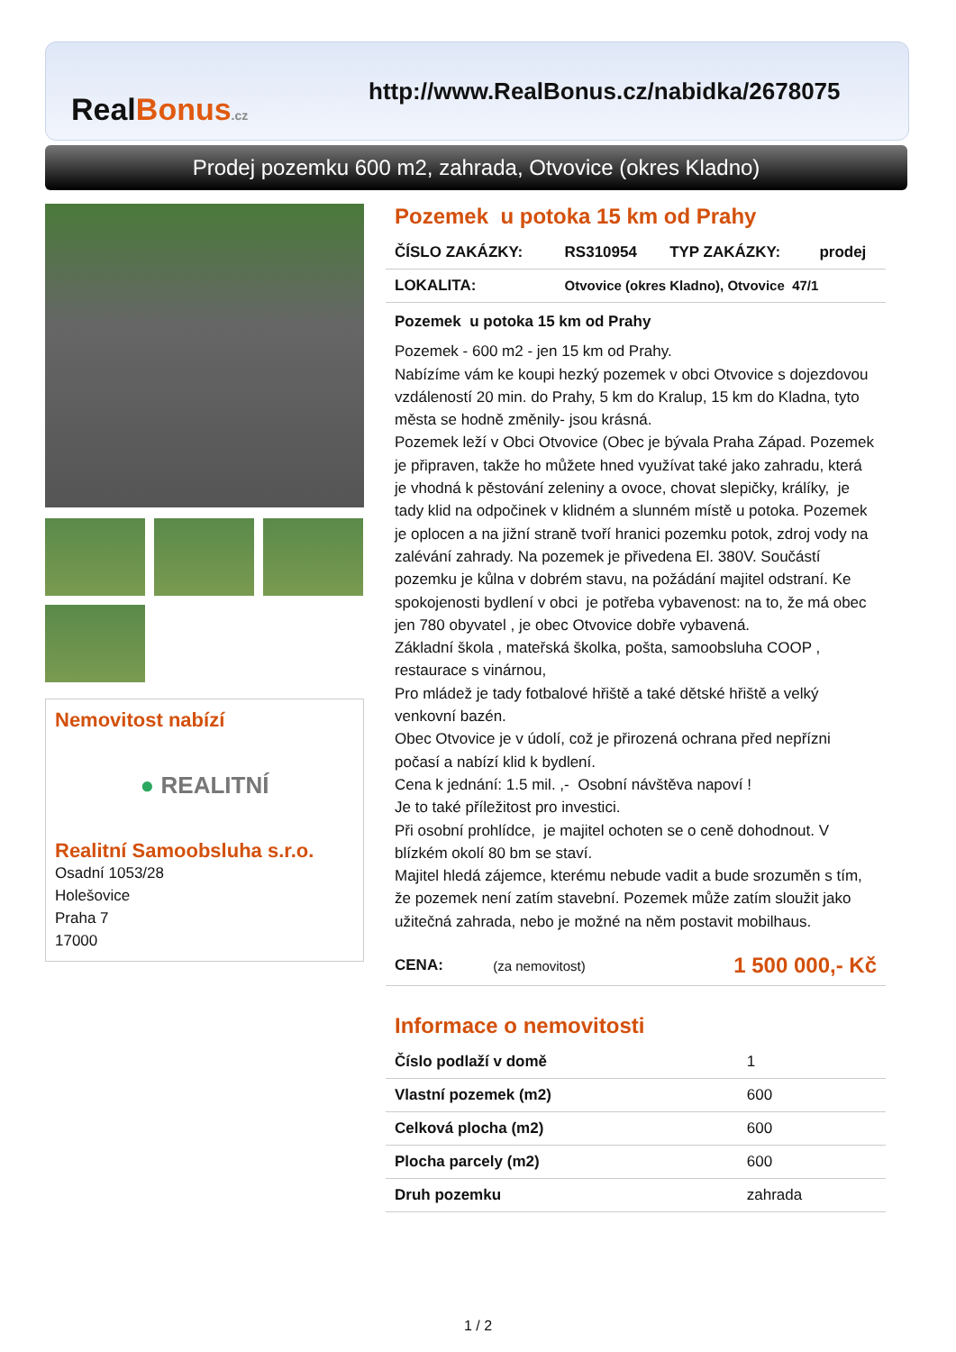RealBonus.cz
http://www.RealBonus.cz/nabidka/2678075
Prodej pozemku 600 m2, zahrada, Otvovice (okres Kladno)
Nemovitost nabízí
● REALITNÍ
Realitní Samoobsluha s.r.o.
Osadní 1053/28
Holešovice
Praha 7
17000
Pozemek u potoka 15 km od Prahy
| ČÍSLO ZAKÁZKY: | RS310954 | TYP ZAKÁZKY: | prodej |
| LOKALITA: | Otvovice (okres Kladno), Otvovice 47/1 | | |
Pozemek u potoka 15 km od Prahy
Pozemek - 600 m2 - jen 15 km od Prahy.
Nabízíme vám ke koupi hezký pozemek v obci Otvovice s dojezdovou vzdáleností 20 min. do Prahy, 5 km do Kralup, 15 km do Kladna, tyto města se hodně změnily- jsou krásná.
Pozemek leží v Obci Otvovice (Obec je bývala Praha Západ. Pozemek je připraven, takže ho můžete hned využívat také jako zahradu, která je vhodná k pěstování zeleniny a ovoce, chovat slepičky, králíky, je tady klid na odpočinek v klidném a slunném místě u potoka. Pozemek je oplocen a na jižní straně tvoří hranici pozemku potok, zdroj vody na zalévání zahrady. Na pozemek je přivedena El. 380V. Součástí pozemku je kůlna v dobrém stavu, na požádání majitel odstraní. Ke spokojenosti bydlení v obci je potřeba vybavenost: na to, že má obec jen 780 obyvatel , je obec Otvovice dobře vybavená.
Základní škola , mateřská školka, pošta, samoobsluha COOP , restaurace s vinárnou,
Pro mládež je tady fotbalové hřiště a také dětské hřiště a velký venkovní bazén.
Obec Otvovice je v údolí, což je přirozená ochrana před nepřízni počasí a nabízí klid k bydlení.
Cena k jednání: 1.5 mil. ,- Osobní návštěva napoví !
Je to také příležitost pro investici.
Při osobní prohlídce, je majitel ochoten se o ceně dohodnout. V blízkém okolí 80 bm se staví.
Majitel hledá zájemce, kterému nebude vadit a bude srozuměn s tím, že pozemek není zatím stavební. Pozemek může zatím sloužit jako užitečná zahrada, nebo je možné na něm postavit mobilhaus.
| CENA: | (za nemovitost) | 1 500 000,- Kč |
Informace o nemovitosti
| Číslo podlaží v domě | 1 |
| Vlastní pozemek (m2) | 600 |
| Celková plocha (m2) | 600 |
| Plocha parcely (m2) | 600 |
| Druh pozemku | zahrada |
1 / 2